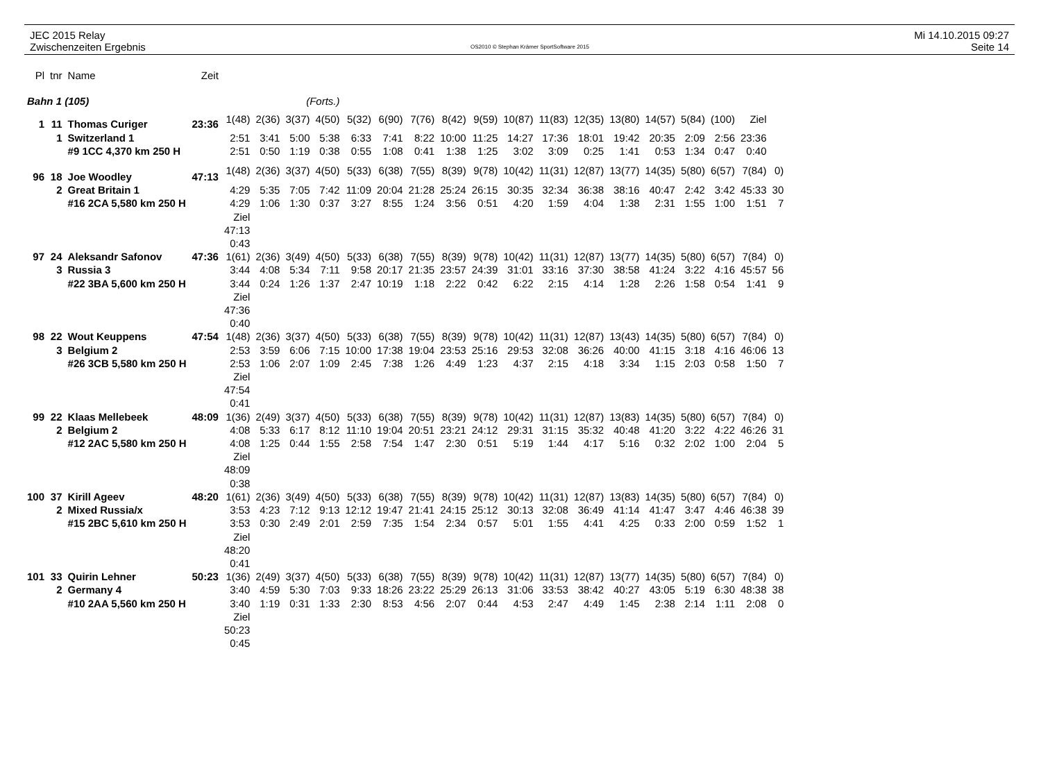JEC 2015 Relay
Zwischenzeiten Ergebnis
OS2010 © Stephan Krämer SportSoftware 2015
Mi 14.10.2015 09:27
Seite 14
| Pl | tnr | Name | Zeit | | | | | | | | | | | | | | | | | | |
| --- | --- | --- | --- | --- | --- | --- | --- | --- | --- | --- | --- | --- | --- | --- | --- | --- | --- | --- | --- | --- | --- |
| Bahn 1 (105) | | | | (Forts.) | | | | | | | | | | | | | | | | | |
| 1 | 11 | Thomas Curiger | 23:36 | 1(48) | 2(36) | 3(37) | 4(50) | 5(32) | 6(90) | 7(76) | 8(42) | 9(59) | 10(87) | 11(83) | 12(35) | 13(80) | 14(57) | 5(84) | (100) | Ziel | |
| | 1 | Switzerland 1 | | 2:51 | 3:41 | 5:00 | 5:38 | 6:33 | 7:41 | 8:22 | 10:00 | 11:25 | 14:27 | 17:36 | 18:01 | 19:42 | 20:35 | 2:09 | 2:56 | 23:36 | |
| | | #9 1CC 4,370 km 250 H | | 2:51 | 0:50 | 1:19 | 0:38 | 0:55 | 1:08 | 0:41 | 1:38 | 1:25 | 3:02 | 3:09 | 0:25 | 1:41 | 0:53 | 1:34 | 0:47 | 0:40 | |
| 96 | 18 | Joe Woodley | 47:13 | 1(48) | 2(36) | 3(37) | 4(50) | 5(33) | 6(38) | 7(55) | 8(39) | 9(78) | 10(42) | 11(31) | 12(87) | 13(77) | 14(35) | 5(80) | 6(57) | 7(84) | 0) |
| | 2 | Great Britain 1 | | 4:29 | 5:35 | 7:05 | 7:42 | 11:09 | 20:04 | 21:28 | 25:24 | 26:15 | 30:35 | 32:34 | 36:38 | 38:16 | 40:47 | 2:42 | 3:42 | 45:33 | 30 |
| | | #16 2CA 5,580 km 250 H | | 4:29 | 1:06 | 1:30 | 0:37 | 3:27 | 8:55 | 1:24 | 3:56 | 0:51 | 4:20 | 1:59 | 4:04 | 1:38 | 2:31 | 1:55 | 1:00 | 1:51 | 7 |
| | | | | Ziel 47:13 0:43 | | | | | | | | | | | | | | | | | |
| 97 | 24 | Aleksandr Safonov | 47:36 | 1(61) | 2(36) | 3(49) | 4(50) | 5(33) | 6(38) | 7(55) | 8(39) | 9(78) | 10(42) | 11(31) | 12(87) | 13(77) | 14(35) | 5(80) | 6(57) | 7(84) | 0) |
| | 3 | Russia 3 | | 3:44 | 4:08 | 5:34 | 7:11 | 9:58 | 20:17 | 21:35 | 23:57 | 24:39 | 31:01 | 33:16 | 37:30 | 38:58 | 41:24 | 3:22 | 4:16 | 45:57 | 56 |
| | | #22 3BA 5,600 km 250 H | | 3:44 | 0:24 | 1:26 | 1:37 | 2:47 | 10:19 | 1:18 | 2:22 | 0:42 | 6:22 | 2:15 | 4:14 | 1:28 | 2:26 | 1:58 | 0:54 | 1:41 | 9 |
| | | | | Ziel 47:36 0:40 | | | | | | | | | | | | | | | | | |
| 98 | 22 | Wout Keuppens | 47:54 | 1(48) | 2(36) | 3(37) | 4(50) | 5(33) | 6(38) | 7(55) | 8(39) | 9(78) | 10(42) | 11(31) | 12(87) | 13(43) | 14(35) | 5(80) | 6(57) | 7(84) | 0) |
| | 3 | Belgium 2 | | 2:53 | 3:59 | 6:06 | 7:15 | 10:00 | 17:38 | 19:04 | 23:53 | 25:16 | 29:53 | 32:08 | 36:26 | 40:00 | 41:15 | 3:18 | 4:16 | 46:06 | 13 |
| | | #26 3CB 5,580 km 250 H | | 2:53 | 1:06 | 2:07 | 1:09 | 2:45 | 7:38 | 1:26 | 4:49 | 1:23 | 4:37 | 2:15 | 4:18 | 3:34 | 1:15 | 2:03 | 0:58 | 1:50 | 7 |
| | | | | Ziel 47:54 0:41 | | | | | | | | | | | | | | | | | |
| 99 | 22 | Klaas Mellebeek | 48:09 | 1(36) | 2(49) | 3(37) | 4(50) | 5(33) | 6(38) | 7(55) | 8(39) | 9(78) | 10(42) | 11(31) | 12(87) | 13(83) | 14(35) | 5(80) | 6(57) | 7(84) | 0) |
| | 2 | Belgium 2 | | 4:08 | 5:33 | 6:17 | 8:12 | 11:10 | 19:04 | 20:51 | 23:21 | 24:12 | 29:31 | 31:15 | 35:32 | 40:48 | 41:20 | 3:22 | 4:22 | 46:26 | 31 |
| | | #12 2AC 5,580 km 250 H | | 4:08 | 1:25 | 0:44 | 1:55 | 2:58 | 7:54 | 1:47 | 2:30 | 0:51 | 5:19 | 1:44 | 4:17 | 5:16 | 0:32 | 2:02 | 1:00 | 2:04 | 5 |
| | | | | Ziel 48:09 0:38 | | | | | | | | | | | | | | | | | |
| 100 | 37 | Kirill Ageev | 48:20 | 1(61) | 2(36) | 3(49) | 4(50) | 5(33) | 6(38) | 7(55) | 8(39) | 9(78) | 10(42) | 11(31) | 12(87) | 13(83) | 14(35) | 5(80) | 6(57) | 7(84) | 0) |
| | 2 | Mixed Russia/x | | 3:53 | 4:23 | 7:12 | 9:13 | 12:12 | 19:47 | 21:41 | 24:15 | 25:12 | 30:13 | 32:08 | 36:49 | 41:14 | 41:47 | 3:47 | 4:46 | 46:38 | 39 |
| | | #15 2BC 5,610 km 250 H | | 3:53 | 0:30 | 2:49 | 2:01 | 2:59 | 7:35 | 1:54 | 2:34 | 0:57 | 5:01 | 1:55 | 4:41 | 4:25 | 0:33 | 2:00 | 0:59 | 1:52 | 1 |
| | | | | Ziel 48:20 0:41 | | | | | | | | | | | | | | | | | |
| 101 | 33 | Quirin Lehner | 50:23 | 1(36) | 2(49) | 3(37) | 4(50) | 5(33) | 6(38) | 7(55) | 8(39) | 9(78) | 10(42) | 11(31) | 12(87) | 13(77) | 14(35) | 5(80) | 6(57) | 7(84) | 0) |
| | 2 | Germany 4 | | 3:40 | 4:59 | 5:30 | 7:03 | 9:33 | 18:26 | 23:22 | 25:29 | 26:13 | 31:06 | 33:53 | 38:42 | 40:27 | 43:05 | 5:19 | 6:30 | 48:38 | 38 |
| | | #10 2AA 5,560 km 250 H | | 3:40 | 1:19 | 0:31 | 1:33 | 2:30 | 8:53 | 4:56 | 2:07 | 0:44 | 4:53 | 2:47 | 4:49 | 1:45 | 2:38 | 2:14 | 1:11 | 2:08 | 0 |
| | | | | Ziel 50:23 0:45 | | | | | | | | | | | | | | | | | |